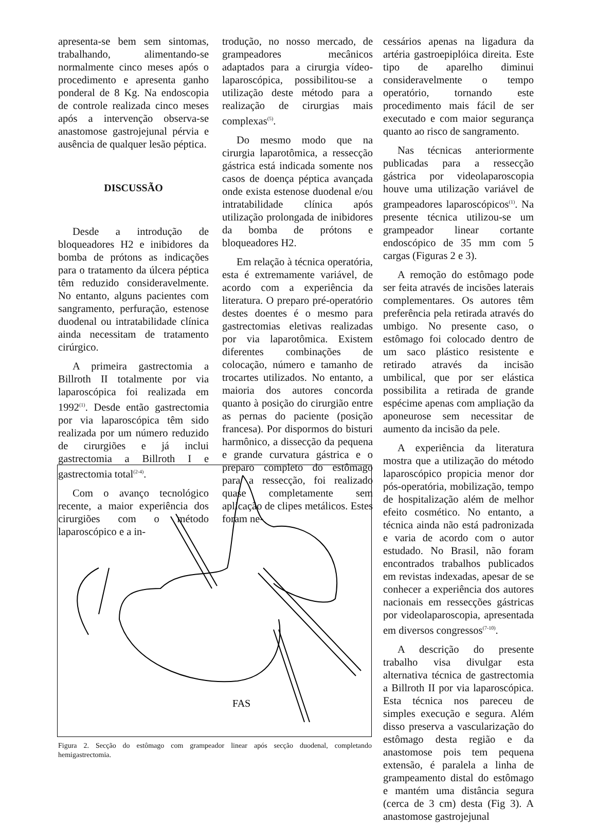apresenta-se bem sem sintomas, trabalhando, alimentando-se normalmente cinco meses após o procedimento e apresenta ganho ponderal de 8 Kg. Na endoscopia de controle realizada cinco meses após a intervenção observa-se anastomose gastrojejunal pérvia e ausência de qualquer lesão péptica.
DISCUSSÃO
Desde a introdução de bloqueadores H2 e inibidores da bomba de prótons as indicações para o tratamento da úlcera péptica têm reduzido consideravelmente. No entanto, alguns pacientes com sangramento, perfuração, estenose duodenal ou intratabilidade clínica ainda necessitam de tratamento cirúrgico.
A primeira gastrectomia a Billroth II totalmente por via laparoscópica foi realizada em 1992<sup>(1)</sup>. Desde então gastrectomia por via laparoscópica têm sido realizada por um número reduzido de cirurgiões e já inclui gastrectomia a Billroth I e gastrectomia total<sup>(2-4)</sup>.
Com o avanço tecnológico recente, a maior experiência dos cirurgiões com o método laparoscópico e a in-
trodução, no nosso mercado, de grampeadores mecânicos adaptados para a cirurgia vídeo-laparoscópica, possibilitou-se a utilização deste método para a realização de cirurgias mais complexas<sup>(5)</sup>.
Do mesmo modo que na cirurgia laparotômica, a ressecção gástrica está indicada somente nos casos de doença péptica avançada onde exista estenose duodenal e/ou intratabilidade clínica após utilização prolongada de inibidores da bomba de prótons e bloqueadores H2.
Em relação à técnica operatória, esta é extremamente variável, de acordo com a experiência da literatura. O preparo pré-operatório destes doentes é o mesmo para gastrectomias eletivas realizadas por via laparotômica. Existem diferentes combinações de colocação, número e tamanho de trocartes utilizados. No entanto, a maioria dos autores concorda quanto à posição do cirurgião entre as pernas do paciente (posição francesa). Por dispormos do bisturi harmônico, a dissecção da pequena e grande curvatura gástrica e o preparo completo do estômago para a ressecção, foi realizado quase completamente sem aplicação de clipes metálicos. Estes foram ne-
cessários apenas na ligadura da artéria gastroepiplóica direita. Este tipo de aparelho diminui consideravelmente o tempo operatório, tornando este procedimento mais fácil de ser executado e com maior segurança quanto ao risco de sangramento.
Nas técnicas anteriormente publicadas para a ressecção gástrica por videolaparoscopia houve uma utilização variável de grampeadores laparoscópicos<sup>(1)</sup>. Na presente técnica utilizou-se um grampeador linear cortante endoscópico de 35 mm com 5 cargas (Figuras 2 e 3).
A remoção do estômago pode ser feita através de incisões laterais complementares. Os autores têm preferência pela retirada através do umbigo. No presente caso, o estômago foi colocado dentro de um saco plástico resistente e retirado através da incisão umbilical, que por ser elástica possibilita a retirada de grande espécime apenas com ampliação da aponeurose sem necessitar de aumento da incisão da pele.
A experiência da literatura mostra que a utilização do método laparoscópico propicia menor dor pós-operatória, mobilização, tempo de hospitalização além de melhor efeito cosmético. No entanto, a técnica ainda não está padronizada e varia de acordo com o autor estudado. No Brasil, não foram encontrados trabalhos publicados em revistas indexadas, apesar de se conhecer a experiência dos autores nacionais em ressecções gástricas por videolaparoscopia, apresentada em diversos congressos<sup>(7-10)</sup>.
A descrição do presente trabalho visa divulgar esta alternativa técnica de gastrectomia a Billroth II por via laparoscópica. Esta técnica nos pareceu de simples execução e segura. Além disso preserva a vascularização do estômago desta região e da anastomose pois tem pequena extensão, é paralela a linha de grampeamento distal do estômago e mantém uma distância segura (cerca de 3 cm) desta (Fig 3). A anastomose gastrojejunal
FAS
Figura 2. Secção do estômago com grampeador linear após secção duodenal, completando hemigastrectomia.